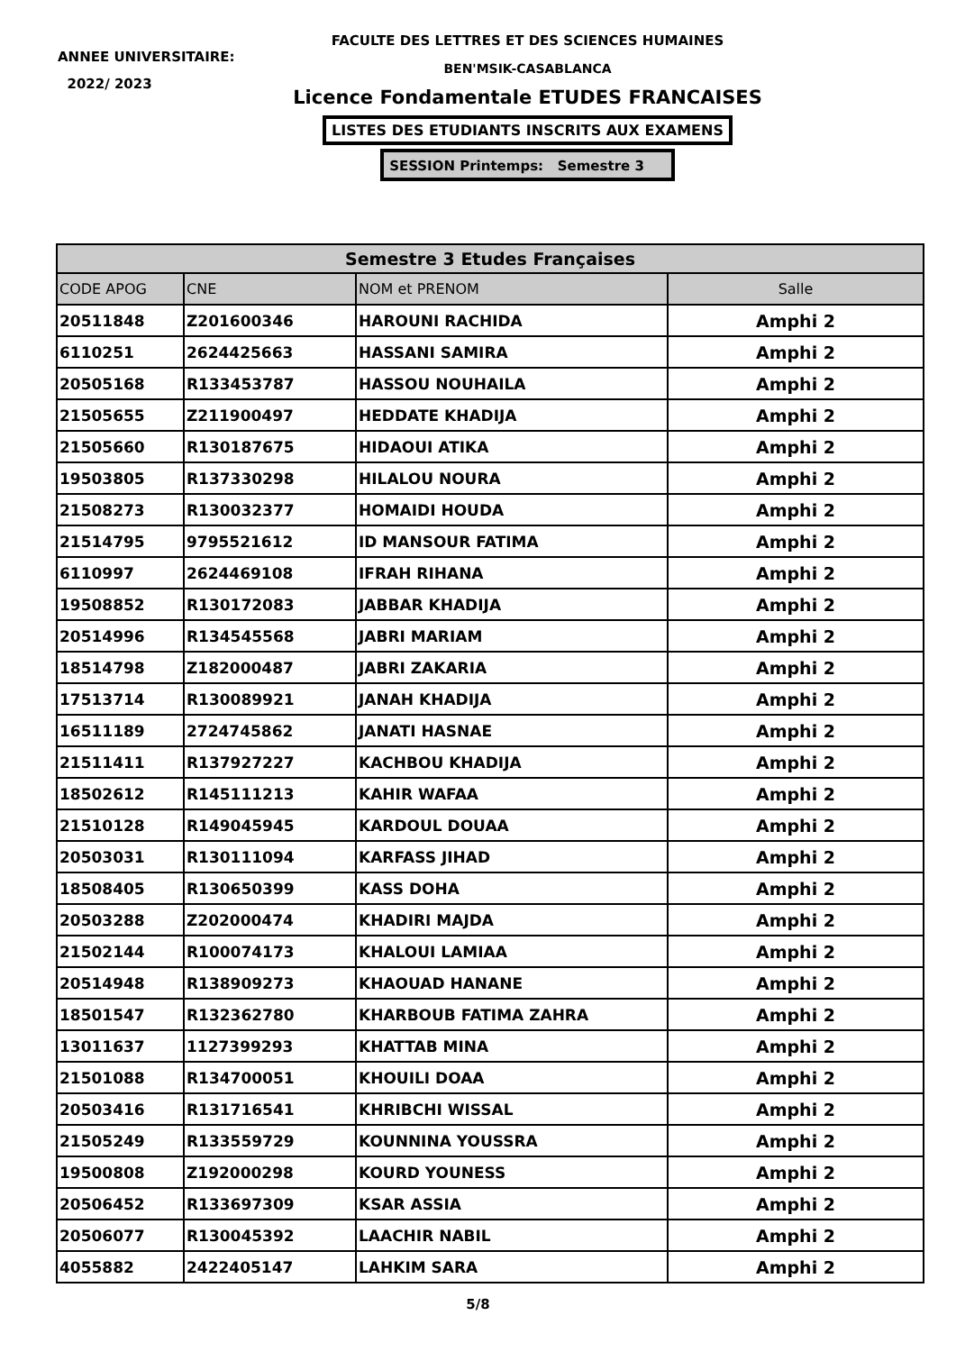ANNEE UNIVERSITAIRE:
2022/ 2023
FACULTE DES LETTRES ET DES SCIENCES HUMAINES
BEN'MSIK-CASABLANCA
Licence Fondamentale ETUDES FRANCAISES
LISTES DES ETUDIANTS INSCRITS AUX EXAMENS
SESSION Printemps: Semestre 3
| Semestre 3 Etudes Françaises | | | |
| --- | --- | --- | --- |
| CODE APOG | CNE | NOM et PRENOM | Salle |
| 20511848 | Z201600346 | HAROUNI RACHIDA | Amphi 2 |
| 6110251 | 2624425663 | HASSANI SAMIRA | Amphi 2 |
| 20505168 | R133453787 | HASSOU NOUHAILA | Amphi 2 |
| 21505655 | Z211900497 | HEDDATE KHADIJA | Amphi 2 |
| 21505660 | R130187675 | HIDAOUI ATIKA | Amphi 2 |
| 19503805 | R137330298 | HILALOU NOURA | Amphi 2 |
| 21508273 | R130032377 | HOMAIDI HOUDA | Amphi 2 |
| 21514795 | 9795521612 | ID MANSOUR FATIMA | Amphi 2 |
| 6110997 | 2624469108 | IFRAH RIHANA | Amphi 2 |
| 19508852 | R130172083 | JABBAR KHADIJA | Amphi 2 |
| 20514996 | R134545568 | JABRI MARIAM | Amphi 2 |
| 18514798 | Z182000487 | JABRI ZAKARIA | Amphi 2 |
| 17513714 | R130089921 | JANAH KHADIJA | Amphi 2 |
| 16511189 | 2724745862 | JANATI HASNAE | Amphi 2 |
| 21511411 | R137927227 | KACHBOU KHADIJA | Amphi 2 |
| 18502612 | R145111213 | KAHIR WAFAA | Amphi 2 |
| 21510128 | R149045945 | KARDOUL DOUAA | Amphi 2 |
| 20503031 | R130111094 | KARFASS JIHAD | Amphi 2 |
| 18508405 | R130650399 | KASS DOHA | Amphi 2 |
| 20503288 | Z202000474 | KHADIRI MAJDA | Amphi 2 |
| 21502144 | R100074173 | KHALOUI LAMIAA | Amphi 2 |
| 20514948 | R138909273 | KHAOUAD HANANE | Amphi 2 |
| 18501547 | R132362780 | KHARBOUB FATIMA ZAHRA | Amphi 2 |
| 13011637 | 1127399293 | KHATTAB MINA | Amphi 2 |
| 21501088 | R134700051 | KHOUILI DOAA | Amphi 2 |
| 20503416 | R131716541 | KHRIBCHI WISSAL | Amphi 2 |
| 21505249 | R133559729 | KOUNNINA YOUSSRA | Amphi 2 |
| 19500808 | Z192000298 | KOURD YOUNESS | Amphi 2 |
| 20506452 | R133697309 | KSAR ASSIA | Amphi 2 |
| 20506077 | R130045392 | LAACHIR NABIL | Amphi 2 |
| 4055882 | 2422405147 | LAHKIM SARA | Amphi 2 |
5/8